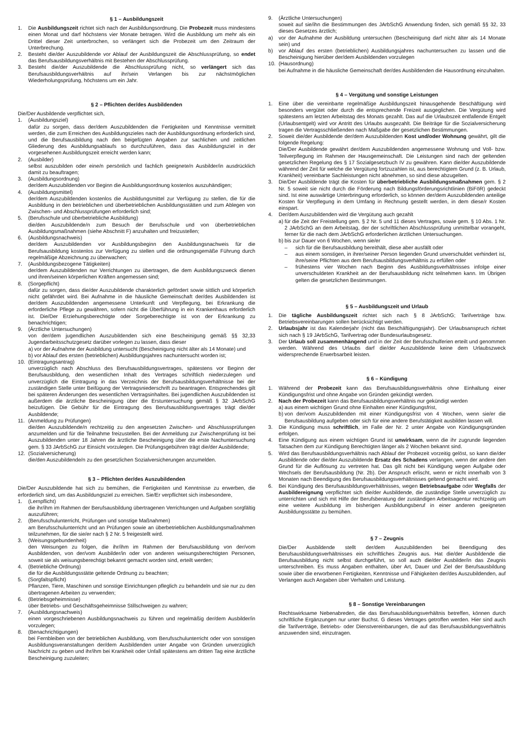§ 1 – Ausbildungszeit
1. Die Ausbildungszeit richtet sich nach der Ausbildungsordnung. Die Probezeit muss mindestens einen Monat und darf höchstens vier Monate betragen. Wird die Ausbildung um mehr als ein Drittel dieser Zeit unterbrochen, so verlängert sich die Probezeit um den Zeitraum der Unterbrechung.
2. Besteht die/der Auszubildende vor Ablauf der Ausbildungszeit die Abschlussprüfung, so endet das Berufsausbildungsverhältnis mit Bestehen der Abschlussprüfung.
3. Besteht die/der Auszubildende die Abschlussprüfung nicht, so verlängert sich das Berufsausbildungsverhältnis auf ihr/sein Verlangen bis zur nächstmöglichen Wiederholungsprüfung, höchstens um ein Jahr.
§ 2 – Pflichten der/des Ausbildenden
Die/Der Ausbildende verpflichtet sich,
1. (Ausbildungsziel)
dafür zu sorgen, dass der/dem Auszubildenden die Fertigkeiten und Kenntnisse vermittelt werden, die zum Erreichen des Ausbildungszieles nach der Ausbildungsordnung erforderlich sind, und die Berufsausbildung nach den beigefügten Angaben zur sachlichen und zeitlichen Gliederung des Ausbildungsablaufs so durchzuführen, dass das Ausbildungsziel in der vorgesehenen Ausbildungszeit erreicht werden kann;
2. (Ausbilder)
selbst auszubilden oder eine/n persönlich und fachlich geeignete/n Ausbilder/in ausdrücklich damit zu beauftragen;
3. (Ausbildungsordnung)
der/dem Auszubildenden vor Beginn die Ausbildungsordnung kostenlos auszuhändigen;
4. (Ausbildungsmittel)
der/dem Auszubildenden kostenlos die Ausbildungsmittel zur Verfügung zu stellen, die für die Ausbildung in den betrieblichen und überbetrieblichen Ausbildungsstätten und zum Ablegen von Zwischen- und Abschlussprüfungen erforderlich sind;
5. (Berufsschule und überbetriebliche Ausbildung)
die/den Auszubildende/n zum Besuch der Berufsschule und von überbetrieblichen Ausbildungsmaßnahmen (siehe Abschnitt F) anzuhalten und freizustellen;
6. (Ausbildungsnachweis)
der/dem Auszubildenden vor Ausbildungsbeginn den Ausbildungsnachweis für die Berufsausbildung kostenlos zur Verfügung zu stellen und die ordnungsgemäße Führung durch regelmäßige Abzeichnung zu überwachen;
7. (Ausbildungsbezogene Tätigkeiten)
der/dem Auszubildenden nur Verrichtungen zu übertragen, die dem Ausbildungszweck dienen und ihren/seinen körperlichen Kräften angemessen sind;
8. (Sorgepflicht)
dafür zu sorgen, dass die/der Auszubildende charakterlich gefördert sowie sittlich und körperlich nicht gefährdet wird. Bei Aufnahme in die häusliche Gemeinschaft der/des Ausbildenden ist der/dem Auszubildenden angemessene Unterkunft und Verpflegung, bei Erkrankung die erforderliche Pflege zu gewähren, sofern nicht die Überführung in ein Krankenhaus erforderlich ist. Die/Der Erziehungsberechtigte oder Sorgeberechtigte ist von der Erkrankung zu benachrichtigen;
9. (Ärztliche Untersuchungen)
von der/dem jugendlichen Auszubildenden sich eine Bescheinigung gemäß §§ 32,33 Jugendarbeitsschutzgesetz darüber vorlegen zu lassen, dass dieser
a)
vor der Aufnahme der Ausbildung untersucht (Bescheinigung nicht älter als 14 Monate) und
b)
vor Ablauf des ersten (betrieblichen) Ausbildungsjahres nachuntersucht worden ist;
10. (Eintragungsantrag)
unverzüglich nach Abschluss des Berufsausbildungsvertrages, spätestens vor Beginn der Berufsausbildung, den wesentlichen Inhalt des Vertrages schriftlich niederzulegen und unverzüglich die Eintragung in das Verzeichnis der Berufsausbildungsverhältnisse bei der zuständigen Stelle unter Beifügung der Vertragsniederschrift zu beantragen. Entsprechendes gilt bei späteren Änderungen des wesentlichen Vertragsinhaltes. Bei jugendlichen Auszubildenden ist außerdem die ärztliche Bescheinigung über die Erstuntersuchung gemäß § 32 JArbSchG beizufügen. Die Gebühr für die Eintragung des Berufsausbildungsvertrages trägt die/der Ausbildende;
11. (Anmeldung zu Prüfungen)
die/den Auszubildende/n rechtzeitig zu den angesetzten Zwischen- und Abschlussprüfungen anzumelden und für die Teilnahme freizustellen. Bei der Anmeldung zur Zwischenprüfung ist bei Auszubildenden unter 18 Jahren die ärztliche Bescheinigung über die erste Nachuntersuchung gem. § 33 JArbSchG zur Einsicht vorzulegen. Die Prüfungsgebühren trägt die/der Ausbildende;
12. (Sozialversicherung)
die/den Auszubildende/n zu den gesetzlichen Sozialversicherungen anzumelden.
§ 3 – Pflichten der/des Auszubildenden
Die/Der Auszubildende hat sich zu bemühen, die Fertigkeiten und Kenntnisse zu erwerben, die erforderlich sind, um das Ausbildungsziel zu erreichen. Sie/Er verpflichtet sich insbesondere,
1. (Lernpflicht)
die ihr/ihm im Rahmen der Berufsausbildung übertragenen Verrichtungen und Aufgaben sorgfältig auszuführen;
2. (Berufsschulunterricht, Prüfungen und sonstige Maßnahmen)
am Berufsschulunterricht und an Prüfungen sowie an überbetrieblichen Ausbildungsmaßnahmen teilzunehmen, für die sie/er nach § 2 Nr. 5 freigestellt wird.
3. (Weisungsgebundenheit)
den Weisungen zu folgen, die ihr/ihm im Rahmen der Berufsausbildung von der/vom Ausbildenden, von der/vom Ausbilder/in oder von anderen weisungsberechtigten Personen, soweit sie als weisungsberechtigt bekannt gemacht worden sind, erteilt werden;
4. (Betriebliche Ordnung)
die für die Ausbildungsstätte geltende Ordnung zu beachten;
5. (Sorgfaltspflicht)
Pflanzen, Tiere, Maschinen und sonstige Einrichtungen pfleglich zu behandeln und sie nur zu den übertragenen Arbeiten zu verwenden;
6. (Betriebsgeheimnisse)
über Betriebs- und Geschäftsgeheimnisse Stillschweigen zu wahren;
7. (Ausbildungsnachweis)
einen vorgeschriebenen Ausbildungsnachweis zu führen und regelmäßig der/dem Ausbilder/in vorzulegen;
8. (Benachrichtigungen)
bei Fernbleiben von der betrieblichen Ausbildung, vom Berufsschulunterricht oder von sonstigen Ausbildungsveranstaltungen der/dem Ausbildenden unter Angabe von Gründen unverzüglich Nachricht zu geben und ihr/ihm bei Krankheit oder Unfall spätestens am dritten Tag eine ärztliche Bescheinigung zuzuleiten;
9. (Ärztliche Untersuchungen)
soweit auf sie/ihn die Bestimmungen des JArbSchG Anwendung finden, sich gemäß §§ 32, 33 dieses Gesetzes ärztlich;
a) vor der Aufnahme der Ausbildung untersuchen (Bescheinigung darf nicht älter als 14 Monate sein) und
b) vor Ablauf des ersten (betrieblichen) Ausbildungsjahres nachuntersuchen zu lassen und die Bescheinigung hierüber der/dem Ausbildenden vorzulegen
10. (Hausordnung)
bei Aufnahme in die häusliche Gemeinschaft der/des Ausbildenden die Hausordnung einzuhalten.
§ 4 – Vergütung und sonstige Leistungen
1. Eine über die vereinbarte regelmäßige Ausbildungszeit hinausgehende Beschäftigung wird besonders vergütet oder durch die entsprechende Freizeit ausgeglichen. Die Vergütung wird spätestens am letzten Arbeitstag des Monats gezahlt. Das auf die Urlaubszeit entfallende Entgelt (Urlaubsentgelt) wird vor Antritt des Urlaubs ausgezahlt. Die Beiträge für die Sozialversicherung tragen die Vertragsschließenden nach Maßgabe der gesetzlichen Bestimmungen.
2. Soweit die/der Ausbildende der/dem Auszubildenden Kost und/oder Wohnung gewährt, gilt die folgende Regelung:
Die/Der Ausbildende gewährt der/dem Auszubildenden angemessene Wohnung und Voll- bzw. Teilverpflegung im Rahmen der Hausgemeinschaft. Die Leistungen sind nach der geltenden gesetzlichen Regelung des § 17 Sozialgesetzbuch IV zu gewähren. Kann die/der Auszubildende während der Zeit für welche die Vergütung fortzuzahlen ist, aus berechtigtem Grund (z. B. Urlaub, Krankheit) vereinbarte Sachleistungen nicht abnehmen, so sind diese abzugelten.
3. Die/Der Ausbildende trägt die Kosten für überbetriebliche Ausbildungsmaßnahmen gem. § 2 Nr. 5 soweit sie nicht durch die Förderung nach Bildungsförderungsrichtlinien (BiFöR) gedeckt sind. Ist eine auswärtige Unterbringung erforderlich, so können der/dem Auszubildenden anteilige Kosten für Verpflegung in dem Umfang in Rechnung gestellt werden, in dem diese/r Kosten einspart.
4. Der/dem Auszubildenden wird die Vergütung auch gezahlt
a)
für die Zeit der Freistellung gem. § 2 Nr. 5 und 11 dieses Vertrages, sowie gem. § 10 Abs. 1 Nr. 2 JArbSchG an dem Arbeitstag, der der schriftlichen Abschlussprüfung unmittelbar vorangeht, ferner für die nach dem JArbSchG erforderlichen ärztlichen Untersuchungen.
b)
bis zur Dauer von 6 Wochen, wenn sie/er
– sich für die Berufsausbildung bereithält, diese aber ausfällt oder
– aus einem sonstigen, in ihrer/seiner Person liegenden Grund unverschuldet verhindert ist, ihre/seine Pflichten aus dem Berufsausbildungsverhältnis zu erfüllen oder
– frühestens vier Wochen nach Beginn des Ausbildungsverhältnisses infolge einer unverschuldeten Krankheit an der Berufsausbildung nicht teilnehmen kann. Im Übrigen gelten die gesetzlichen Bestimmungen.
§ 5 – Ausbildungszeit und Urlaub
1. Die tägliche Ausbildungszeit richtet sich nach § 8 JArbSchG; Tarifverträge bzw. Betriebsvereinbarungen sollen berücksichtigt werden.
2. Urlaubsjahr ist das Kalenderjahr (nicht das Beschäftigungsjahr). Der Urlaubsanspruch richtet sich nach § 19 JArbSchG, Tarifvertrag oder Bundesurlaubsgesetz.
3. Der Urlaub soll zusammenhängend und in der Zeit der Berufsschulferien erteilt und genommen werden. Während des Urlaubs darf die/der Auszubildende keine dem Urlaubszweck widersprechende Erwerbsarbeit leisten.
§ 6 – Kündigung
1. Während der Probezeit kann das Berufsausbildungsverhältnis ohne Einhaltung einer Kündigungsfrist und ohne Angabe von Gründen gekündigt werden.
2. Nach der Probezeit kann das Berufsausbildungsverhältnis nur gekündigt werden
a)
aus einem wichtigen Grund ohne Einhalten einer Kündigungsfrist,
b)
von der/vom Auszubildenden mit einer Kündigungsfrist von 4 Wochen, wenn sie/er die Berufsausbildung aufgeben oder sich für eine andere Berufstätigkeit ausbilden lassen will.
3. Die Kündigung muss schriftlich, im Falle der Nr. 2 unter Angabe von Kündigungsgründen erfolgen.
4. Eine Kündigung aus einem wichtigen Grund ist unwirksam, wenn die ihr zugrunde liegenden Tatsachen dem zur Kündigung Berechtigten länger als 2 Wochen bekannt sind.
5. Wird das Berufsausbildungsverhältnis nach Ablauf der Probezeit vorzeitig gelöst, so kann die/der Ausbildende oder die/der Auszubildende Ersatz des Schadens verlangen, wenn der andere den Grund für die Auflösung zu vertreten hat. Das gilt nicht bei Kündigung wegen Aufgabe oder Wechsels der Berufsausbildung (Nr. 2b). Der Anspruch erlischt, wenn er nicht innerhalb von 3 Monaten nach Beendigung des Berufsausbildungsverhältnisses geltend gemacht wird.
6. Bei Kündigung des Berufsausbildungsverhältnisses, wegen Betriebsaufgabe oder Wegfalls der Ausbildereignung verpflichtet sich die/der Ausbildende, die zuständige Stelle unverzüglich zu unterrichten und sich mit Hilfe der Berufsberatung der zuständigen Arbeitsagentur rechtzeitig um eine weitere Ausbildung im bisherigen Ausbildungsberuf in einer anderen geeigneten Ausbildungsstätte zu bemühen.
§ 7 – Zeugnis
Die/Der Ausbildende stellt der/dem Auszubildenden bei Beendigung des Berufsausbildungsverhältnisses ein schriftliches Zeugnis aus. Hat die/der Ausbildende die Berufsausbildung nicht selbst durchgeführt, so soll auch die/der Ausbilder/in das Zeugnis unterschreiben. Es muss Angaben enthalten, über Art, Dauer und Ziel der Berufsausbildung sowie über die erworbenen Fertigkeiten, Kenntnisse und Fähigkeiten der/des Auszubildenden, auf Verlangen auch Angaben über Verhalten und Leistung.
§ 8 – Sonstige Vereinbarungen
Rechtswirksame Nebenabreden, die das Berufsausbildungsverhältnis betreffen, können durch schriftliche Ergänzungen nur unter Buchst. G dieses Vertrages getroffen werden. Hier sind auch die Tarifverträge, Betriebs- oder Dienstvereinbarungen, die auf das Berufsausbildungsverhältnis anzuwenden sind, einzutragen.